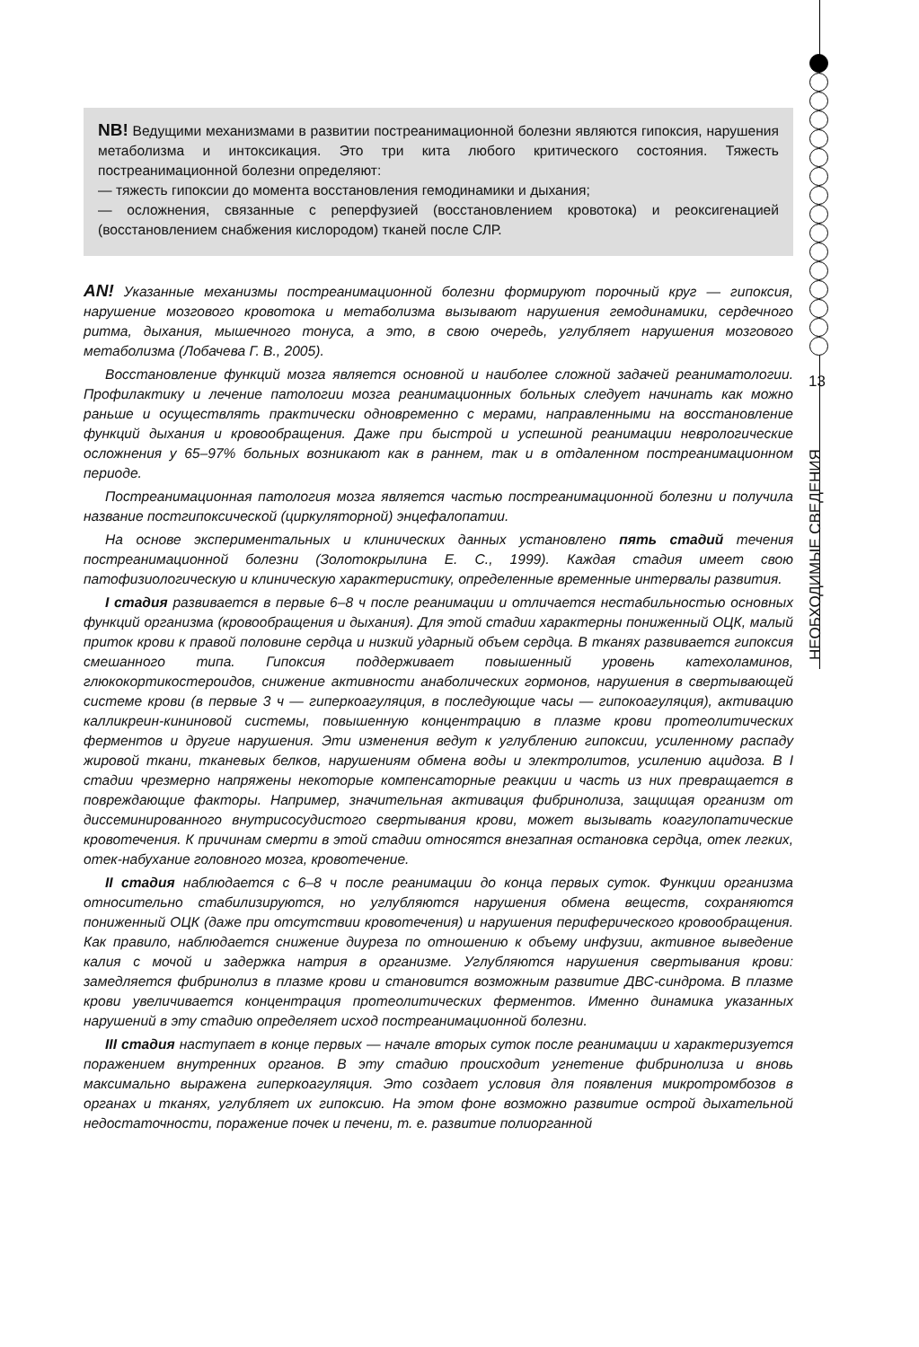NB! Ведущими механизмами в развитии постреанимационной болезни являются гипоксия, нарушения метаболизма и интоксикация. Это три кита любого критического состояния. Тяжесть постреанимационной болезни определяют:
— тяжесть гипоксии до момента восстановления гемодинамики и дыхания;
— осложнения, связанные с реперфузией (восстановлением кровотока) и реоксигенацией (восстановлением снабжения кислородом) тканей после СЛР.
AN! Указанные механизмы постреанимационной болезни формируют порочный круг — гипоксия, нарушение мозгового кровотока и метаболизма вызывают нарушения гемодинамики, сердечного ритма, дыхания, мышечного тонуса, а это, в свою очередь, углубляет нарушения мозгового метаболизма (Лобачева Г. В., 2005).
Восстановление функций мозга является основной и наиболее сложной задачей реаниматологии. Профилактику и лечение патологии мозга реанимационных больных следует начинать как можно раньше и осуществлять практически одновременно с мерами, направленными на восстановление функций дыхания и кровообращения. Даже при быстрой и успешной реанимации неврологические осложнения у 65–97% больных возникают как в раннем, так и в отдаленном постреанимационном периоде.
Постреанимационная патология мозга является частью постреанимационной болезни и получила название постгипоксической (циркуляторной) энцефалопатии.
На основе экспериментальных и клинических данных установлено пять стадий течения постреанимационной болезни (Золотокрылина Е. С., 1999). Каждая стадия имеет свою патофизиологическую и клиническую характеристику, определенные временные интервалы развития.
I стадия развивается в первые 6–8 ч после реанимации и отличается нестабильностью основных функций организма (кровообращения и дыхания). Для этой стадии характерны пониженный ОЦК, малый приток крови к правой половине сердца и низкий ударный объем сердца. В тканях развивается гипоксия смешанного типа. Гипоксия поддерживает повышенный уровень катехоламинов, глюкокортикостероидов, снижение активности анаболических гормонов, нарушения в свертывающей системе крови (в первые 3 ч — гиперкоагуляция, в последующие часы — гипокоагуляция), активацию калликреин-кининовой системы, повышенную концентрацию в плазме крови протеолитических ферментов и другие нарушения. Эти изменения ведут к углублению гипоксии, усиленному распаду жировой ткани, тканевых белков, нарушениям обмена воды и электролитов, усилению ацидоза. В I стадии чрезмерно напряжены некоторые компенсаторные реакции и часть из них превращается в повреждающие факторы. Например, значительная активация фибринолиза, защищая организм от диссеминированного внутрисосудистого свертывания крови, может вызывать коагулопатические кровотечения. К причинам смерти в этой стадии относятся внезапная остановка сердца, отек легких, отек-набухание головного мозга, кровотечение.
II стадия наблюдается с 6–8 ч после реанимации до конца первых суток. Функции организма относительно стабилизируются, но углубляются нарушения обмена веществ, сохраняются пониженный ОЦК (даже при отсутствии кровотечения) и нарушения периферического кровообращения. Как правило, наблюдается снижение диуреза по отношению к объему инфузии, активное выведение калия с мочой и задержка натрия в организме. Углубляются нарушения свертывания крови: замедляется фибринолиз в плазме крови и становится возможным развитие ДВС-синдрома. В плазме крови увеличивается концентрация протеолитических ферментов. Именно динамика указанных нарушений в эту стадию определяет исход постреанимационной болезни.
III стадия наступает в конце первых — начале вторых суток после реанимации и характеризуется поражением внутренних органов. В эту стадию происходит угнетение фибринолиза и вновь максимально выражена гиперкоагуляция. Это создает условия для появления микротромбозов в органах и тканях, углубляет их гипоксию. На этом фоне возможно развитие острой дыхательной недостаточности, поражение почек и печени, т. е. развитие полиорганной
13
НЕОБХОДИМЫЕ СВЕДЕНИЯ